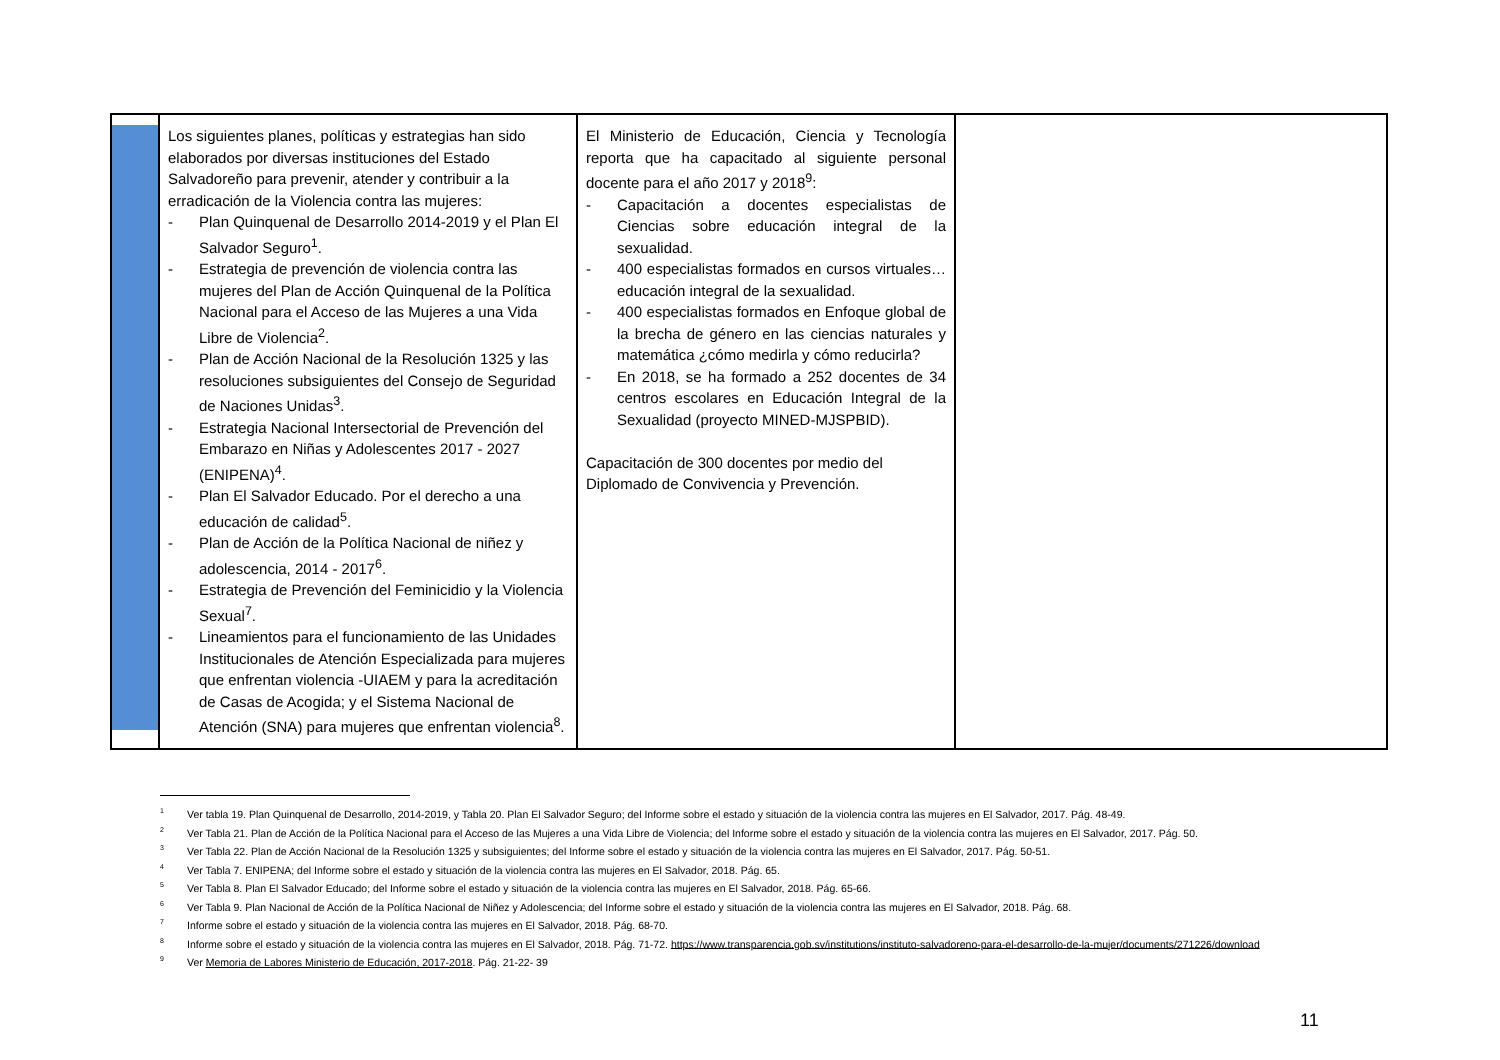| | Los siguientes planes, políticas y estrategias han sido elaborados por diversas instituciones del Estado Salvadoreño para prevenir, atender y contribuir a la erradicación de la Violencia contra las mujeres: - Plan Quinquenal de Desarrollo 2014-2019 y el Plan El Salvador Seguro<sup>1</sup>. - Estrategia de prevención de violencia contra las mujeres del Plan de Acción Quinquenal de la Política Nacional para el Acceso de las Mujeres a una Vida Libre de Violencia<sup>2</sup>. - Plan de Acción Nacional de la Resolución 1325 y las resoluciones subsiguientes del Consejo de Seguridad de Naciones Unidas<sup>3</sup>. - Estrategia Nacional Intersectorial de Prevención del Embarazo en Niñas y Adolescentes 2017 - 2027 (ENIPENA)<sup>4</sup>. - Plan El Salvador Educado. Por el derecho a una educación de calidad<sup>5</sup>. - Plan de Acción de la Política Nacional de niñez y adolescencia, 2014 - 2017<sup>6</sup>. - Estrategia de Prevención del Feminicidio y la Violencia Sexual<sup>7</sup>. - Lineamientos para el funcionamiento de las Unidades Institucionales de Atención Especializada para mujeres que enfrentan violencia -UIAEM y para la acreditación de Casas de Acogida; y el Sistema Nacional de Atención (SNA) para mujeres que enfrentan violencia<sup>8</sup>. | El Ministerio de Educación, Ciencia y Tecnología reporta que ha capacitado al siguiente personal docente para el año 2017 y 2018<sup>9</sup>: - Capacitación a docentes especialistas de Ciencias sobre educación integral de la sexualidad. - 400 especialistas formados en cursos virtuales… educación integral de la sexualidad. - 400 especialistas formados en Enfoque global de la brecha de género en las ciencias naturales y matemática ¿cómo medirla y cómo reducirla? - En 2018, se ha formado a 252 docentes de 34 centros escolares en Educación Integral de la Sexualidad (proyecto MINED-MJSPBID). Capacitación de 300 docentes por medio del Diplomado de Convivencia y Prevención. | |
<sup>1</sup> Ver tabla 19. Plan Quinquenal de Desarrollo, 2014-2019, y Tabla 20. Plan El Salvador Seguro; del Informe sobre el estado y situación de la violencia contra las mujeres en El Salvador, 2017. Pág. 48-49.
<sup>2</sup> Ver Tabla 21. Plan de Acción de la Política Nacional para el Acceso de las Mujeres a una Vida Libre de Violencia; del Informe sobre el estado y situación de la violencia contra las mujeres en El Salvador, 2017. Pág. 50.
<sup>3</sup> Ver Tabla 22. Plan de Acción Nacional de la Resolución 1325 y subsiguientes; del Informe sobre el estado y situación de la violencia contra las mujeres en El Salvador, 2017. Pág. 50-51.
<sup>4</sup> Ver Tabla 7. ENIPENA; del Informe sobre el estado y situación de la violencia contra las mujeres en El Salvador, 2018. Pág. 65.
<sup>5</sup> Ver Tabla 8. Plan El Salvador Educado; del Informe sobre el estado y situación de la violencia contra las mujeres en El Salvador, 2018. Pág. 65-66.
<sup>6</sup> Ver Tabla 9. Plan Nacional de Acción de la Política Nacional de Niñez y Adolescencia; del Informe sobre el estado y situación de la violencia contra las mujeres en El Salvador, 2018. Pág. 68.
<sup>7</sup> Informe sobre el estado y situación de la violencia contra las mujeres en El Salvador, 2018. Pág. 68-70.
<sup>8</sup> Informe sobre el estado y situación de la violencia contra las mujeres en El Salvador, 2018. Pág. 71-72. https://www.transparencia.gob.sv/institutions/instituto-salvadoreno-para-el-desarrollo-de-la-mujer/documents/271226/download
<sup>9</sup> Ver Memoria de Labores Ministerio de Educación, 2017-2018. Pág. 21-22- 39
11